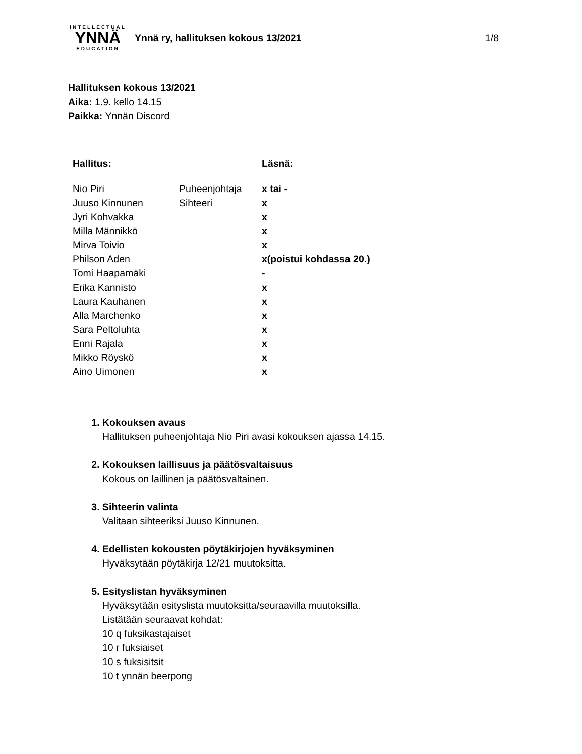INTELLECTUAL
YNNÄ
EDUCATION
Ynnä ry, hallituksen kokous 13/2021
1/8
Hallituksen kokous 13/2021
Aika: 1.9. kello 14.15
Paikka: Ynnän Discord
| Hallitus: | | Läsnä: |
| --- | --- | --- |
| Nio Piri | Puheenjohtaja | x tai - |
| Juuso Kinnunen | Sihteeri | x |
| Jyri Kohvakka | | x |
| Milla Männikkö | | x |
| Mirva Toivio | | x |
| Philson Aden | | x(poistui kohdassa 20.) |
| Tomi Haapamäki | | - |
| Erika Kannisto | | x |
| Laura Kauhanen | | x |
| Alla Marchenko | | x |
| Sara Peltoluhta | | x |
| Enni Rajala | | x |
| Mikko Röyskö | | x |
| Aino Uimonen | | x |
1. Kokouksen avaus
Hallituksen puheenjohtaja Nio Piri avasi kokouksen ajassa 14.15.
2. Kokouksen laillisuus ja päätösvaltaisuus
Kokous on laillinen ja päätösvaltainen.
3. Sihteerin valinta
Valitaan sihteeriksi Juuso Kinnunen.
4. Edellisten kokousten pöytäkirjojen hyväksyminen
Hyväksytään pöytäkirja 12/21 muutoksitta.
5. Esityslistan hyväksyminen
Hyväksytään esityslista muutoksitta/seuraavilla muutoksilla.
Listätään seuraavat kohdat:
10 q fuksikastajaiset
10 r fuksiaiset
10 s fuksisitsit
10 t ynnän beerpong